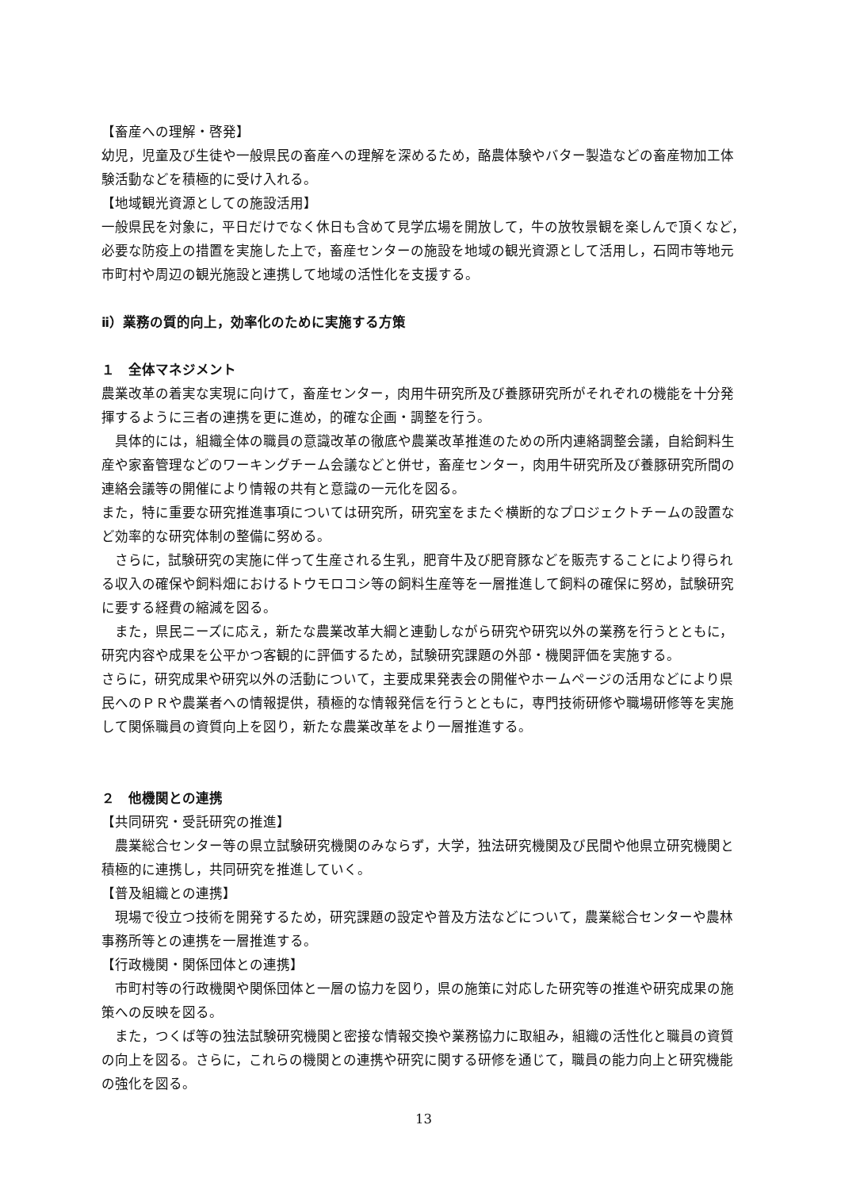【畜産への理解・啓発】
幼児，児童及び生徒や一般県民の畜産への理解を深めるため，酪農体験やバター製造などの畜産物加工体験活動などを積極的に受け入れる。
【地域観光資源としての施設活用】
一般県民を対象に，平日だけでなく休日も含めて見学広場を開放して，牛の放牧景観を楽しんで頂くなど，必要な防疫上の措置を実施した上で，畜産センターの施設を地域の観光資源として活用し，石岡市等地元市町村や周辺の観光施設と連携して地域の活性化を支援する。
ⅱ）業務の質的向上，効率化のために実施する方策
１　全体マネジメント
農業改革の着実な実現に向けて，畜産センター，肉用牛研究所及び養豚研究所がそれぞれの機能を十分発揮するように三者の連携を更に進め，的確な企画・調整を行う。
具体的には，組織全体の職員の意識改革の徹底や農業改革推進のための所内連絡調整会議，自給飼料生産や家畜管理などのワーキングチーム会議などと併せ，畜産センター，肉用牛研究所及び養豚研究所間の連絡会議等の開催により情報の共有と意識の一元化を図る。
また，特に重要な研究推進事項については研究所，研究室をまたぐ横断的なプロジェクトチームの設置など効率的な研究体制の整備に努める。
さらに，試験研究の実施に伴って生産される生乳，肥育牛及び肥育豚などを販売することにより得られる収入の確保や飼料畑におけるトウモロコシ等の飼料生産等を一層推進して飼料の確保に努め，試験研究に要する経費の縮減を図る。
また，県民ニーズに応え，新たな農業改革大綱と連動しながら研究や研究以外の業務を行うとともに，研究内容や成果を公平かつ客観的に評価するため，試験研究課題の外部・機関評価を実施する。
さらに，研究成果や研究以外の活動について，主要成果発表会の開催やホームページの活用などにより県民へのＰＲや農業者への情報提供，積極的な情報発信を行うとともに，専門技術研修や職場研修等を実施して関係職員の資質向上を図り，新たな農業改革をより一層推進する。
２　他機関との連携
【共同研究・受託研究の推進】
農業総合センター等の県立試験研究機関のみならず，大学，独法研究機関及び民間や他県立研究機関と積極的に連携し，共同研究を推進していく。
【普及組織との連携】
現場で役立つ技術を開発するため，研究課題の設定や普及方法などについて，農業総合センターや農林事務所等との連携を一層推進する。
【行政機関・関係団体との連携】
市町村等の行政機関や関係団体と一層の協力を図り，県の施策に対応した研究等の推進や研究成果の施策への反映を図る。
また，つくば等の独法試験研究機関と密接な情報交換や業務協力に取組み，組織の活性化と職員の資質の向上を図る。さらに，これらの機関との連携や研究に関する研修を通じて，職員の能力向上と研究機能の強化を図る。
13